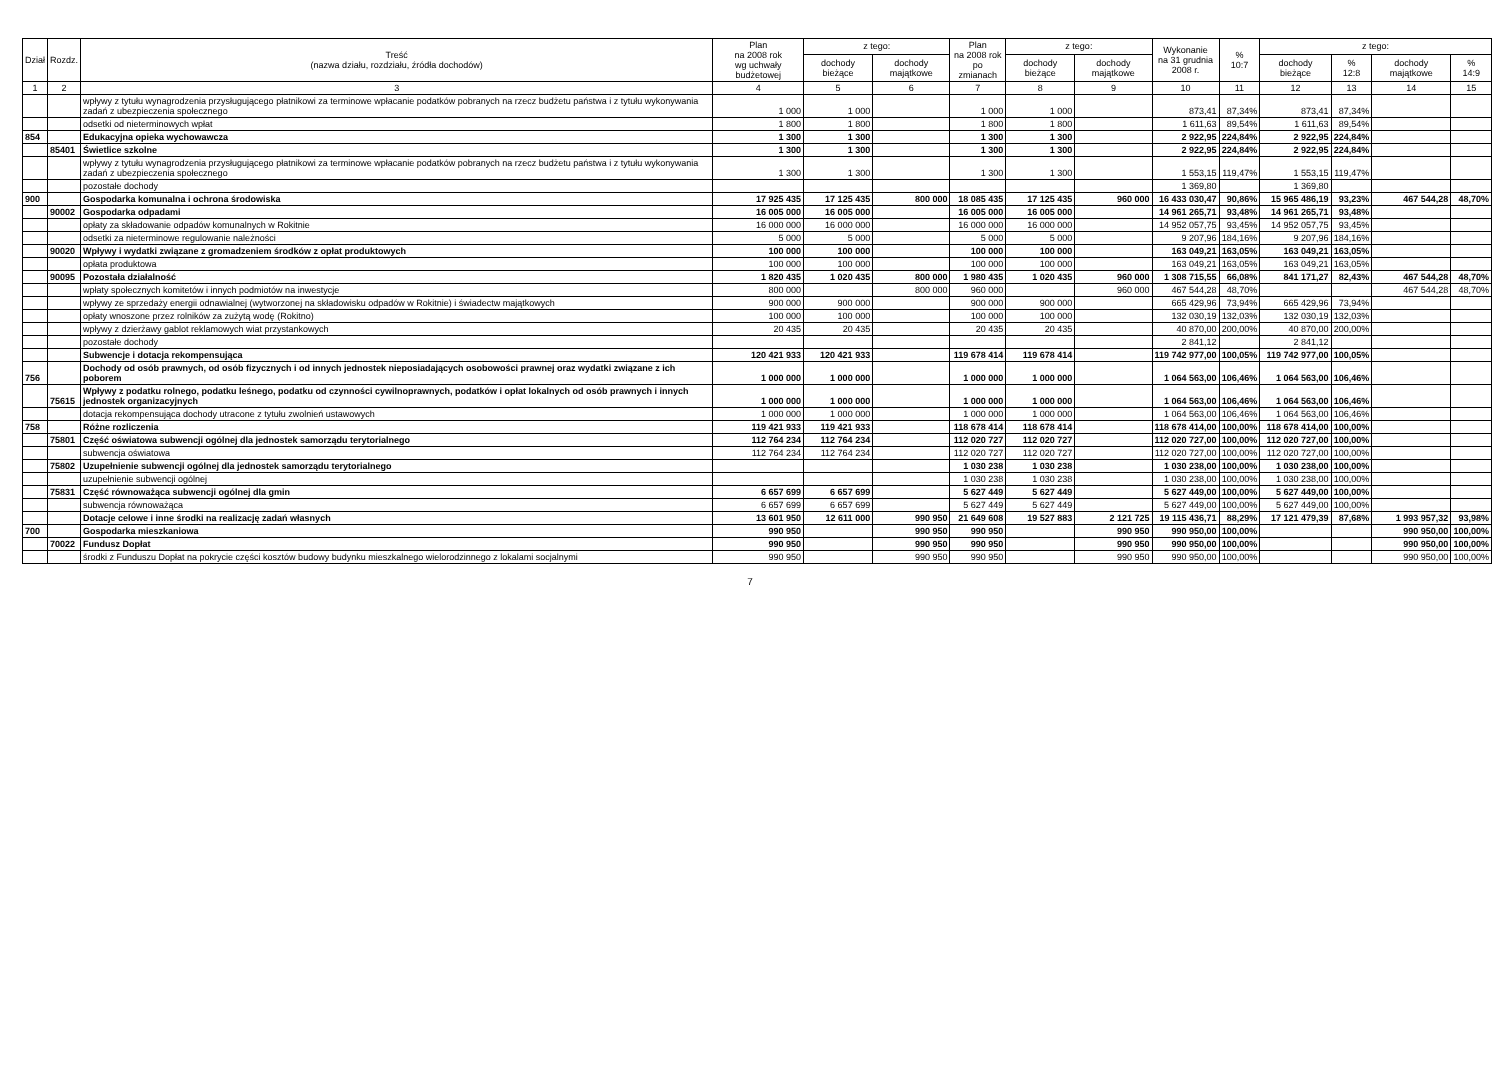| Dział | Rozdz. | Treść (nazwa działu, rozdziału, źródła dochodów) | Plan na 2008 rok wg uchwały budżetowej | z tego: | | Plan na 2008 rok po zmianach | z tego: | | Wykonanie na 31 grudnia 2008 r. | % 10:7 | z tego: | | | |
| --- | --- | --- | --- | --- | --- | --- | --- | --- | --- | --- | --- | --- | --- | --- |
| | | | | dochody bieżące | dochody majątkowe | | dochody bieżące | dochody majątkowe | | | dochody bieżące | % 12:8 | dochody majątkowe | % 14:9 |
| 1 | 2 | 3 | 4 | 5 | 6 | 7 | 8 | 9 | 10 | 11 | 12 | 13 | 14 | 15 |
| | | wpływy z tytułu wynagrodzenia przysługującego płatnikowi za terminowe wpłacanie podatków pobranych na rzecz budżetu państwa i z tytułu wykonywania zadań z ubezpieczenia społecznego | 1 000 | 1 000 | | 1 000 | 1 000 | | 873,41 | 87,34% | 873,41 | 87,34% | | |
| | | odsetki od nieterminowych wpłat | 1 800 | 1 800 | | 1 800 | 1 800 | | 1 611,63 | 89,54% | 1 611,63 | 89,54% | | |
| 854 | | Edukacyjna opieka wychowawcza | 1 300 | 1 300 | | 1 300 | 1 300 | | 2 922,95 | 224,84% | 2 922,95 | 224,84% | | |
| | 85401 | Świetlice szkolne | 1 300 | 1 300 | | 1 300 | 1 300 | | 2 922,95 | 224,84% | 2 922,95 | 224,84% | | |
| | | wpływy z tytułu wynagrodzenia przysługującego płatnikowi za terminowe wpłacanie podatków pobranych na rzecz budżetu państwa i z tytułu wykonywania zadań z ubezpieczenia społecznego | 1 300 | 1 300 | | 1 300 | 1 300 | | 1 553,15 | 119,47% | 1 553,15 | 119,47% | | |
| | | pozostałe dochody | | | | | | | 1 369,80 | | 1 369,80 | | | |
| 900 | | Gospodarka komunalna i ochrona środowiska | 17 925 435 | 17 125 435 | 800 000 | 18 085 435 | 17 125 435 | 960 000 | 16 433 030,47 | 90,86% | 15 965 486,19 | 93,23% | 467 544,28 | 48,70% |
| | 90002 | Gospodarka odpadami | 16 005 000 | 16 005 000 | | 16 005 000 | 16 005 000 | | 14 961 265,71 | 93,48% | 14 961 265,71 | 93,48% | | |
| | | opłaty za składowanie odpadów komunalnych w Rokitnie | 16 000 000 | 16 000 000 | | 16 000 000 | 16 000 000 | | 14 952 057,75 | 93,45% | 14 952 057,75 | 93,45% | | |
| | | odsetki za nieterminowe regulowanie należności | 5 000 | 5 000 | | 5 000 | 5 000 | | 9 207,96 | 184,16% | 9 207,96 | 184,16% | | |
| | 90020 | Wpływy i wydatki związane z gromadzeniem środków z opłat produktowych | 100 000 | 100 000 | | 100 000 | 100 000 | | 163 049,21 | 163,05% | 163 049,21 | 163,05% | | |
| | | opłata produktowa | 100 000 | 100 000 | | 100 000 | 100 000 | | 163 049,21 | 163,05% | 163 049,21 | 163,05% | | |
| | 90095 | Pozostała działalność | 1 820 435 | 1 020 435 | 800 000 | 1 980 435 | 1 020 435 | 960 000 | 1 308 715,55 | 66,08% | 841 171,27 | 82,43% | 467 544,28 | 48,70% |
| | | wpłaty społecznych komitetów i innych podmiotów na inwestycje | 800 000 | | 800 000 | 960 000 | | 960 000 | 467 544,28 | 48,70% | | | 467 544,28 | 48,70% |
| | | wpływy ze sprzedaży energii odnawialnej (wytworzonej na składowisku odpadów w Rokitnie) i świadectw majątkowych | 900 000 | 900 000 | | 900 000 | 900 000 | | 665 429,96 | 73,94% | 665 429,96 | 73,94% | | |
| | | opłaty wnoszone przez rolników za zużytą wodę (Rokitno) | 100 000 | 100 000 | | 100 000 | 100 000 | | 132 030,19 | 132,03% | 132 030,19 | 132,03% | | |
| | | wpływy z dzierżawy gablot reklamowych wiat przystankowych | 20 435 | 20 435 | | 20 435 | 20 435 | | 40 870,00 | 200,00% | 40 870,00 | 200,00% | | |
| | | pozostałe dochody | | | | | | | 2 841,12 | | 2 841,12 | | | |
| | | Subwencje i dotacja rekompensująca | 120 421 933 | 120 421 933 | | 119 678 414 | 119 678 414 | | 119 742 977,00 | 100,05% | 119 742 977,00 | 100,05% | | |
| 756 | | Dochody od osób prawnych, od osób fizycznych i od innych jednostek nieposiadających osobowości prawnej oraz wydatki związane z ich poborem | 1 000 000 | 1 000 000 | | 1 000 000 | 1 000 000 | | 1 064 563,00 | 106,46% | 1 064 563,00 | 106,46% | | |
| | 75615 | Wpływy z podatku rolnego, podatku leśnego, podatku od czynności cywilnoprawnych, podatków i opłat lokalnych od osób prawnych i innych jednostek organizacyjnych | 1 000 000 | 1 000 000 | | 1 000 000 | 1 000 000 | | 1 064 563,00 | 106,46% | 1 064 563,00 | 106,46% | | |
| | | dotacja rekompensująca dochody utracone z tytułu zwolnień ustawowych | 1 000 000 | 1 000 000 | | 1 000 000 | 1 000 000 | | 1 064 563,00 | 106,46% | 1 064 563,00 | 106,46% | | |
| 758 | | Różne rozliczenia | 119 421 933 | 119 421 933 | | 118 678 414 | 118 678 414 | | 118 678 414,00 | 100,00% | 118 678 414,00 | 100,00% | | |
| | 75801 | Część oświatowa subwencji ogólnej dla jednostek samorządu terytorialnego | 112 764 234 | 112 764 234 | | 112 020 727 | 112 020 727 | | 112 020 727,00 | 100,00% | 112 020 727,00 | 100,00% | | |
| | | subwencja oświatowa | 112 764 234 | 112 764 234 | | 112 020 727 | 112 020 727 | | 112 020 727,00 | 100,00% | 112 020 727,00 | 100,00% | | |
| | 75802 | Uzupełnienie subwencji ogólnej dla jednostek samorządu terytorialnego | | | | 1 030 238 | 1 030 238 | | 1 030 238,00 | 100,00% | 1 030 238,00 | 100,00% | | |
| | | uzupełnienie subwencji ogólnej | | | | 1 030 238 | 1 030 238 | | 1 030 238,00 | 100,00% | 1 030 238,00 | 100,00% | | |
| | 75831 | Część równoważąca subwencji ogólnej dla gmin | 6 657 699 | 6 657 699 | | 5 627 449 | 5 627 449 | | 5 627 449,00 | 100,00% | 5 627 449,00 | 100,00% | | |
| | | subwencja równoważąca | 6 657 699 | 6 657 699 | | 5 627 449 | 5 627 449 | | 5 627 449,00 | 100,00% | 5 627 449,00 | 100,00% | | |
| | | Dotacje celowe i inne środki na realizację zadań własnych | 13 601 950 | 12 611 000 | 990 950 | 21 649 608 | 19 527 883 | 2 121 725 | 19 115 436,71 | 88,29% | 17 121 479,39 | 87,68% | 1 993 957,32 | 93,98% |
| 700 | | Gospodarka mieszkaniowa | 990 950 | | 990 950 | 990 950 | | 990 950 | 990 950,00 | 100,00% | | | 990 950,00 | 100,00% |
| | 70022 | Fundusz Dopłat | 990 950 | | 990 950 | 990 950 | | 990 950 | 990 950,00 | 100,00% | | | 990 950,00 | 100,00% |
| | | środki z Funduszu Dopłat na pokrycie części kosztów budowy budynku mieszkalnego wielorodzinnego z lokalami socjalnymi | 990 950 | | 990 950 | 990 950 | | 990 950 | 990 950,00 | 100,00% | | | 990 950,00 | 100,00% |
7